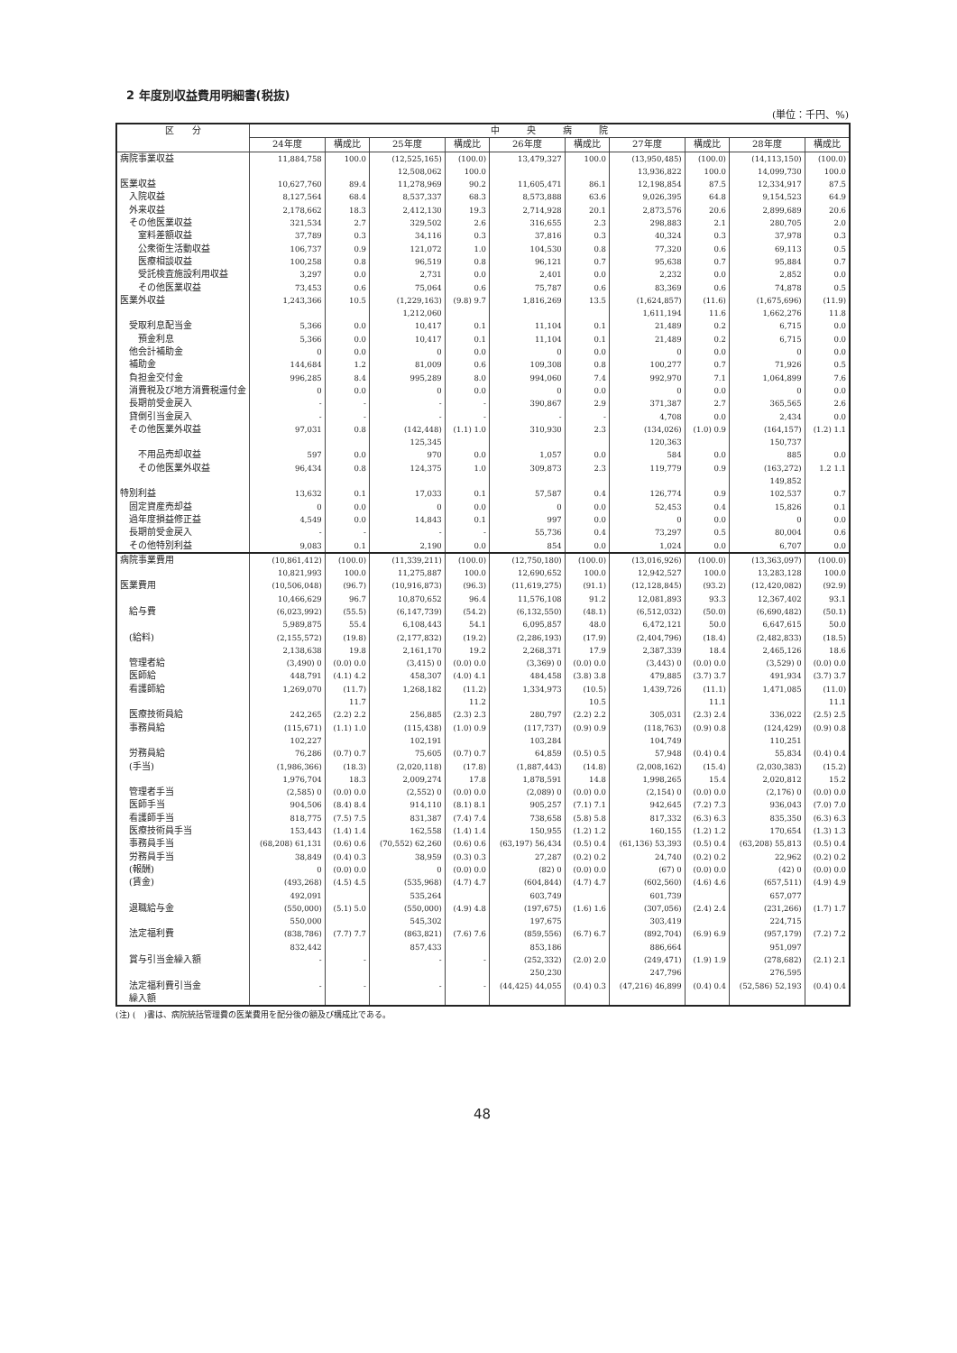2 年度別収益費用明細書(税抜)
(単位：千円、%)
| 区 分 | 中 央 病 院 | | | | | | | | | |
| --- | --- | --- | --- | --- | --- | --- | --- | --- | --- | --- |
| | 24年度 | 構成比 | 25年度 | 構成比 | 26年度 | 構成比 | 27年度 | 構成比 | 28年度 | 構成比 |
| 病院事業収益 | 11,884,758 | 100.0 | (12,525,165) 12,508,062 | (100.0) 100.0 | 13,479,327 | 100.0 | (13,950,485) 13,936,822 | (100.0) 100.0 | (14,113,150) 14,099,730 | (100.0) 100.0 |
| 医業収益 | 10,627,760 | 89.4 | 11,278,969 | 90.2 | 11,605,471 | 86.1 | 12,198,854 | 87.5 | 12,334,917 | 87.5 |
| 入院収益 | 8,127,564 | 68.4 | 8,537,337 | 68.3 | 8,573,888 | 63.6 | 9,026,395 | 64.8 | 9,154,523 | 64.9 |
| 外来収益 | 2,178,662 | 18.3 | 2,412,130 | 19.3 | 2,714,928 | 20.1 | 2,873,576 | 20.6 | 2,899,689 | 20.6 |
| その他医業収益 | 321,534 | 2.7 | 329,502 | 2.6 | 316,655 | 2.3 | 298,883 | 2.1 | 280,705 | 2.0 |
| 室料差額収益 | 37,789 | 0.3 | 34,116 | 0.3 | 37,816 | 0.3 | 40,324 | 0.3 | 37,978 | 0.3 |
| 公衆衛生活動収益 | 106,737 | 0.9 | 121,072 | 1.0 | 104,530 | 0.8 | 77,320 | 0.6 | 69,113 | 0.5 |
| 医療相談収益 | 100,258 | 0.8 | 96,519 | 0.8 | 96,121 | 0.7 | 95,638 | 0.7 | 95,884 | 0.7 |
| 受託検査施設利用収益 | 3,297 | 0.0 | 2,731 | 0.0 | 2,401 | 0.0 | 2,232 | 0.0 | 2,852 | 0.0 |
| その他医業収益 | 73,453 | 0.6 | 75,064 | 0.6 | 75,787 | 0.6 | 83,369 | 0.6 | 74,878 | 0.5 |
| 医業外収益 | 1,243,366 | 10.5 | (1,229,163) 1,212,060 | (9.8) 9.7 | 1,816,269 | 13.5 | (1,624,857) 1,611,194 | (11.6) 11.6 | (1,675,696) 1,662,276 | (11.9) 11.8 |
| 受取利息配当金 | 5,366 | 0.0 | 10,417 | 0.1 | 11,104 | 0.1 | 21,489 | 0.2 | 6,715 | 0.0 |
| 預金利息 | 5,366 | 0.0 | 10,417 | 0.1 | 11,104 | 0.1 | 21,489 | 0.2 | 6,715 | 0.0 |
| 他会計補助金 | 0 | 0.0 | 0 | 0.0 | 0 | 0.0 | 0 | 0.0 | 0 | 0.0 |
| 補助金 | 144,684 | 1.2 | 81,009 | 0.6 | 109,308 | 0.8 | 100,277 | 0.7 | 71,926 | 0.5 |
| 負担金交付金 | 996,285 | 8.4 | 995,289 | 8.0 | 994,060 | 7.4 | 992,970 | 7.1 | 1,064,899 | 7.6 |
| 消費税及び地方消費税還付金 | 0 | 0.0 | 0 | 0.0 | 0 | 0.0 | 0 | 0.0 | 0 | 0.0 |
| 長期前受金戻入 | - | - | - | - | 390,867 | 2.9 | 371,387 | 2.7 | 365,565 | 2.6 |
| 貸倒引当金戻入 | - | - | - | - | - | - | 4,708 | 0.0 | 2,434 | 0.0 |
| その他医業外収益 | 97,031 | 0.8 | (142,448) 125,345 | (1.1) 1.0 | 310,930 | 2.3 | (134,026) 120,363 | (1.0) 0.9 | (164,157) 150,737 | (1.2) 1.1 |
| 不用品売却収益 | 597 | 0.0 | 970 | 0.0 | 1,057 | 0.0 | 584 | 0.0 | 885 | 0.0 |
| その他医業外収益 | 96,434 | 0.8 | 124,375 | 1.0 | 309,873 | 2.3 | 119,779 | 0.9 | (163,272) 149,852 | 1.2 1.1 |
| 特別利益 | 13,632 | 0.1 | 17,033 | 0.1 | 57,587 | 0.4 | 126,774 | 0.9 | 102,537 | 0.7 |
| 固定資産売却益 | 0 | 0.0 | 0 | 0.0 | 0 | 0.0 | 52,453 | 0.4 | 15,826 | 0.1 |
| 過年度損益修正益 | 4,549 | 0.0 | 14,843 | 0.1 | 997 | 0.0 | 0 | 0.0 | 0 | 0.0 |
| 長期前受金戻入 | - | - | - | - | 55,736 | 0.4 | 73,297 | 0.5 | 80,004 | 0.6 |
| その他特別利益 | 9,083 | 0.1 | 2,190 | 0.0 | 854 | 0.0 | 1,024 | 0.0 | 6,707 | 0.0 |
| 病院事業費用 | (10,861,412) 10,821,993 | (100.0) 100.0 | (11,339,211) 11,275,887 | (100.0) 100.0 | (12,750,180) 12,690,652 | (100.0) 100.0 | (13,016,926) 12,942,527 | (100.0) 100.0 | (13,363,097) 13,283,128 | (100.0) 100.0 |
| 医業費用 | (10,506,048) 10,466,629 | (96.7) 96.7 | (10,916,873) 10,870,652 | (96.3) 96.4 | (11,619,275) 11,576,108 | (91.1) 91.2 | (12,128,845) 12,081,893 | (93.2) 93.3 | (12,420,082) 12,367,402 | (92.9) 93.1 |
| 給与費 | (6,023,992) 5,989,875 | (55.5) 55.4 | (6,147,739) 6,108,443 | (54.2) 54.1 | (6,132,550) 6,095,857 | (48.1) 48.0 | (6,512,032) 6,472,121 | (50.0) 50.0 | (6,690,482) 6,647,615 | (50.1) 50.0 |
| (給料) | (2,155,572) 2,138,638 | (19.8) 19.8 | (2,177,832) 2,161,170 | (19.2) 19.2 | (2,286,193) 2,268,371 | (17.9) 17.9 | (2,404,796) 2,387,339 | (18.4) 18.4 | (2,482,833) 2,465,126 | (18.5) 18.6 |
| 管理者給 | (3,490) 0 | (0.0) 0.0 | (3,415) 0 | (0.0) 0.0 | (3,369) 0 | (0.0) 0.0 | (3,443) 0 | (0.0) 0.0 | (3,529) 0 | (0.0) 0.0 |
| 医師給 | 448,791 | (4.1) 4.2 | 458,307 | (4.0) 4.1 | 484,458 | (3.8) 3.8 | 479,885 | (3.7) 3.7 | 491,934 | (3.7) 3.7 |
| 看護師給 | 1,269,070 | (11.7) 11.7 | 1,268,182 | (11.2) 11.2 | 1,334,973 | (10.5) 10.5 | 1,439,726 | (11.1) 11.1 | 1,471,085 | (11.0) 11.1 |
| 医療技術員給 | 242,265 | (2.2) 2.2 | 256,885 | (2.3) 2.3 | 280,797 | (2.2) 2.2 | 305,031 | (2.3) 2.4 | 336,022 | (2.5) 2.5 |
| 事務員給 | (115,671) 102,227 | (1.1) 1.0 | (115,438) 102,191 | (1.0) 0.9 | (117,737) 103,284 | (0.9) 0.9 | (118,763) 104,749 | (0.9) 0.8 | (124,429) 110,251 | (0.9) 0.8 |
| 労務員給 | 76,286 | (0.7) 0.7 | 75,605 | (0.7) 0.7 | 64,859 | (0.5) 0.5 | 57,948 | (0.4) 0.4 | 55,834 | (0.4) 0.4 |
| (手当) | (1,986,366) 1,976,704 | (18.3) 18.3 | (2,020,118) 2,009,274 | (17.8) 17.8 | (1,887,443) 1,878,591 | (14.8) 14.8 | (2,008,162) 1,998,265 | (15.4) 15.4 | (2,030,383) 2,020,812 | (15.2) 15.2 |
| 管理者手当 | (2,585) 0 | (0.0) 0.0 | (2,552) 0 | (0.0) 0.0 | (2,089) 0 | (0.0) 0.0 | (2,154) 0 | (0.0) 0.0 | (2,176) 0 | (0.0) 0.0 |
| 医師手当 | 904,506 | (8.4) 8.4 | 914,110 | (8.1) 8.1 | 905,257 | (7.1) 7.1 | 942,645 | (7.2) 7.3 | 936,043 | (7.0) 7.0 |
| 看護師手当 | 818,775 | (7.5) 7.5 | 831,387 | (7.4) 7.4 | 738,658 | (5.8) 5.8 | 817,332 | (6.3) 6.3 | 835,350 | (6.3) 6.3 |
| 医療技術員手当 | 153,443 | (1.4) 1.4 | 162,558 | (1.4) 1.4 | 150,955 | (1.2) 1.2 | 160,155 | (1.2) 1.2 | 170,654 | (1.3) 1.3 |
| 事務員手当 | (68,208) 61,131 | (0.6) 0.6 | (70,552) 62,260 | (0.6) 0.6 | (63,197) 56,434 | (0.5) 0.4 | (61,136) 53,393 | (0.5) 0.4 | (63,208) 55,813 | (0.5) 0.4 |
| 労務員手当 | 38,849 | (0.4) 0.3 | 38,959 | (0.3) 0.3 | 27,287 | (0.2) 0.2 | 24,740 | (0.2) 0.2 | 22,962 | (0.2) 0.2 |
| (報酬) | 0 | (0.0) 0.0 | 0 | (0.0) 0.0 | (82) 0 | (0.0) 0.0 | (67) 0 | (0.0) 0.0 | (42) 0 | (0.0) 0.0 |
| (賃金) | (493,268) 492,091 | (4.5) 4.5 | (535,968) 535,264 | (4.7) 4.7 | (604,844) 603,749 | (4.7) 4.7 | (602,560) 601,739 | (4.6) 4.6 | (657,511) 657,077 | (4.9) 4.9 |
| 退職給与金 | (550,000) 550,000 | (5.1) 5.0 | (550,000) 545,302 | (4.9) 4.8 | (197,675) 197,675 | (1.6) 1.6 | (307,056) 303,419 | (2.4) 2.4 | (231,266) 224,715 | (1.7) 1.7 |
| 法定福利費 | (838,786) 832,442 | (7.7) 7.7 | (863,821) 857,433 | (7.6) 7.6 | (859,556) 853,186 | (6.7) 6.7 | (892,704) 886,664 | (6.9) 6.9 | (957,179) 951,097 | (7.2) 7.2 |
| 賞与引当金繰入額 | - | - | - | - | (252,332) 250,230 | (2.0) 2.0 | (249,471) 247,796 | (1.9) 1.9 | (278,682) 276,595 | (2.1) 2.1 |
| 法定福利費引当金 繰入額 | - | - | - | - | (44,425) 44,055 | (0.4) 0.3 | (47,216) 46,899 | (0.4) 0.4 | (52,586) 52,193 | (0.4) 0.4 |
(注) (　)書は、病院統括管理費の医業費用を配分後の額及び構成比である。
48